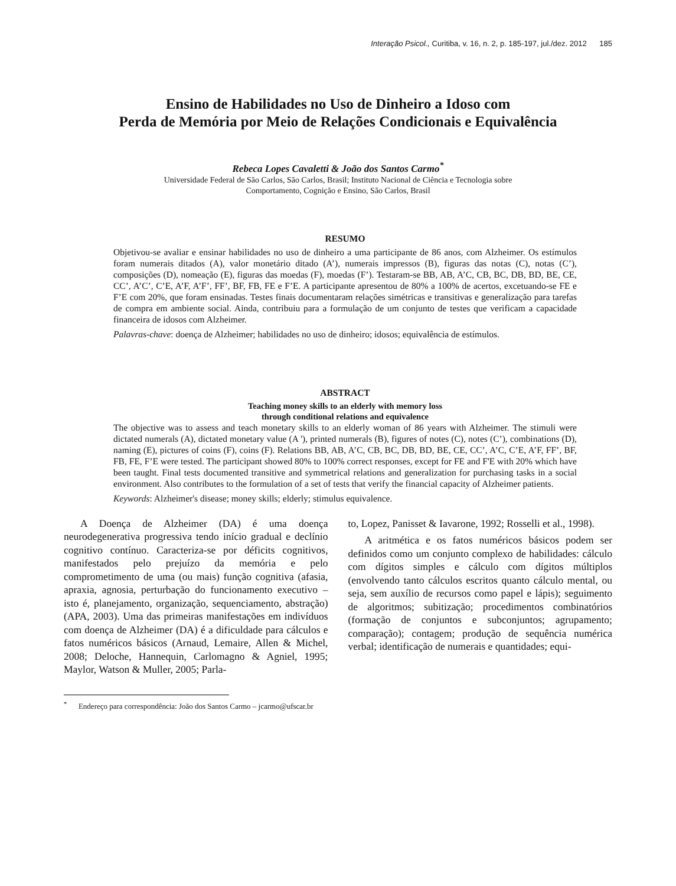Interação Psicol., Curitiba, v. 16, n. 2, p. 185-197, jul./dez. 2012 185
Ensino de Habilidades no Uso de Dinheiro a Idoso com
Perda de Memória por Meio de Relações Condicionais e Equivalência
Rebeca Lopes Cavaletti & João dos Santos Carmo<sup>*</sup>
Universidade Federal de São Carlos, São Carlos, Brasil; Instituto Nacional de Ciência e Tecnologia sobre
Comportamento, Cognição e Ensino, São Carlos, Brasil
RESUMO
Objetivou-se avaliar e ensinar habilidades no uso de dinheiro a uma participante de 86 anos, com Alzheimer. Os estímulos foram numerais ditados (A), valor monetário ditado (A’), numerais impressos (B), figuras das notas (C), notas (C’), composições (D), nomeação (E), figuras das moedas (F), moedas (F’). Testaram-se BB, AB, A’C, CB, BC, DB, BD, BE, CE, CC’, A’C’, C’E, A’F, A’F’, FF’, BF, FB, FE e F’E. A participante apresentou de 80% a 100% de acertos, excetuando-se FE e F’E com 20%, que foram ensinadas. Testes finais documentaram relações simétricas e transitivas e generalização para tarefas de compra em ambiente social. Ainda, contribuiu para a formulação de um conjunto de testes que verificam a capacidade financeira de idosos com Alzheimer.
Palavras-chave: doença de Alzheimer; habilidades no uso de dinheiro; idosos; equivalência de estímulos.
ABSTRACT
Teaching money skills to an elderly with memory loss
through conditional relations and equivalence
The objective was to assess and teach monetary skills to an elderly woman of 86 years with Alzheimer. The stimuli were dictated numerals (A), dictated monetary value (A '), printed numerals (B), figures of notes (C), notes (C’), combinations (D), naming (E), pictures of coins (F), coins (F). Relations BB, AB, A’C, CB, BC, DB, BD, BE, CE, CC’, A’C, C’E, A’F, FF’, BF, FB, FE, F’E were tested. The participant showed 80% to 100% correct responses, except for FE and F'E with 20% which have been taught. Final tests documented transitive and symmetrical relations and generalization for purchasing tasks in a social environment. Also contributes to the formulation of a set of tests that verify the financial capacity of Alzheimer patients.
Keywords: Alzheimer's disease; money skills; elderly; stimulus equivalence.
A Doença de Alzheimer (DA) é uma doença neurodegenerativa progressiva tendo início gradual e declínio cognitivo contínuo. Caracteriza-se por déficits cognitivos, manifestados pelo prejuízo da memória e pelo comprometimento de uma (ou mais) função cognitiva (afasia, apraxia, agnosia, perturbação do funcionamento executivo – isto é, planejamento, organização, sequenciamento, abstração) (APA, 2003). Uma das primeiras manifestações em indivíduos com doença de Alzheimer (DA) é a dificuldade para cálculos e fatos numéricos básicos (Arnaud, Lemaire, Allen & Michel, 2008; Deloche, Hannequin, Carlomagno & Agniel, 1995; Maylor, Watson & Muller, 2005; Parla-
to, Lopez, Panisset & Iavarone, 1992; Rosselli et al., 1998).
A aritmética e os fatos numéricos básicos podem ser definidos como um conjunto complexo de habilidades: cálculo com dígitos simples e cálculo com dígitos múltiplos (envolvendo tanto cálculos escritos quanto cálculo mental, ou seja, sem auxílio de recursos como papel e lápis); seguimento de algoritmos; subitização; procedimentos combinatórios (formação de conjuntos e subconjuntos; agrupamento; comparação); contagem; produção de sequência numérica verbal; identificação de numerais e quantidades; equi-
<sup>*</sup> Endereço para correspondência: João dos Santos Carmo – jcarmo@ufscar.br